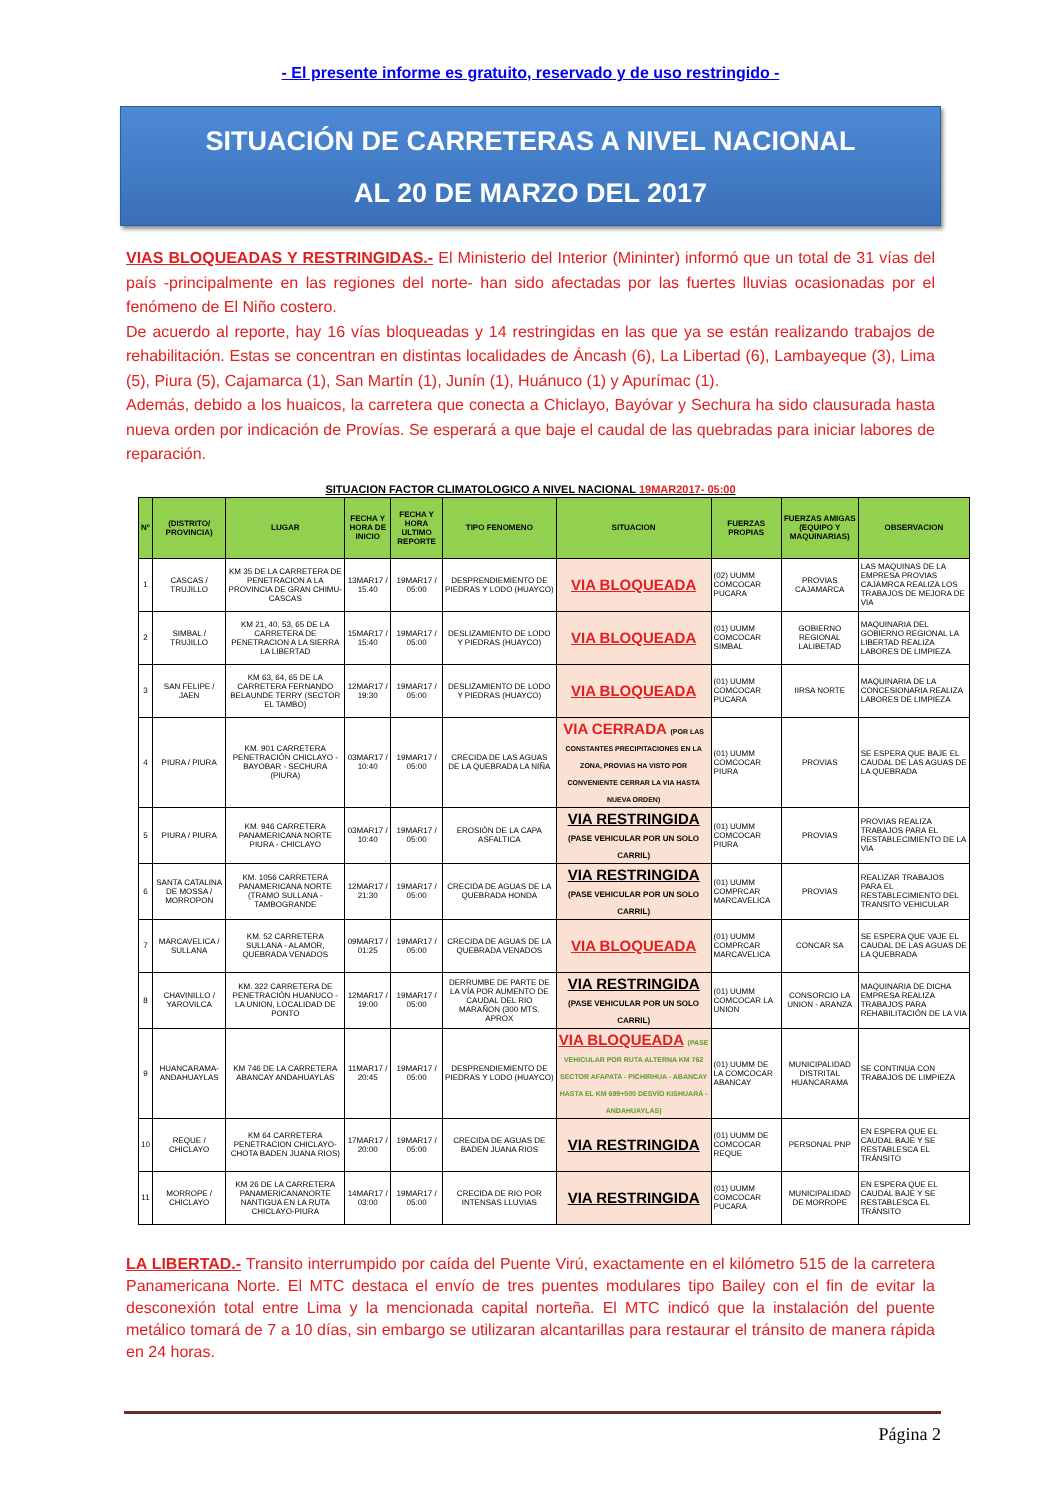- El presente informe es gratuito, reservado y de uso restringido -
SITUACIÓN DE CARRETERAS A NIVEL NACIONAL
AL 20 DE MARZO DEL 2017
VIAS BLOQUEADAS Y RESTRINGIDAS.- El Ministerio del Interior (Mininter) informó que un total de 31 vías del país -principalmente en las regiones del norte- han sido afectadas por las fuertes lluvias ocasionadas por el fenómeno de El Niño costero.
De acuerdo al reporte, hay 16 vías bloqueadas y 14 restringidas en las que ya se están realizando trabajos de rehabilitación. Estas se concentran en distintas localidades de Áncash (6), La Libertad (6), Lambayeque (3), Lima (5), Piura (5), Cajamarca (1), San Martín (1), Junín (1), Huánuco (1) y Apurímac (1).
Además, debido a los huaicos, la carretera que conecta a Chiclayo, Bayóvar y Sechura ha sido clausurada hasta nueva orden por indicación de Provías. Se esperará a que baje el caudal de las quebradas para iniciar labores de reparación.
SITUACION FACTOR CLIMATOLOGICO A NIVEL NACIONAL 19MAR2017- 05:00
| Nº | (DISTRITO/ PROVINCIA) | LUGAR | FECHA Y HORA DE INICIO | FECHA Y HORA ULTIMO REPORTE | TIPO FENOMENO | SITUACION | FUERZAS PROPIAS | FUERZAS AMIGAS (EQUIPO Y MAQUINARIAS) | OBSERVACION |
| --- | --- | --- | --- | --- | --- | --- | --- | --- | --- |
| 1 | CASCAS / TRUJILLO | KM 35 DE LA CARRETERA DE PENETRACION A LA PROVINCIA DE GRAN CHIMU-CASCAS | 13MAR17 / 15.40 | 19MAR17 / 05:00 | DESPRENDIEMIENTO DE PIEDRAS Y LODO (HUAYCO) | VIA BLOQUEADA | (02) UUMM COMCOCAR PUCARA | PROVIAS CAJAMARCA | LAS MAQUINAS DE LA EMPRESA PROVIAS CAJAMRCA REALIZA LOS TRABAJOS DE MEJORA DE VIA |
| 2 | SIMBAL / TRUJILLO | KM 21, 40, 53, 65 DE LA CARRETERA DE PENETRACION A LA SIERRA LA LIBERTAD | 15MAR17 / 15:40 | 19MAR17 / 05:00 | DESLIZAMIENTO DE LODO Y PIEDRAS (HUAYCO) | VIA BLOQUEADA | (01) UUMM COMCOCAR SIMBAL | GOBIERNO REGIONAL LALIBETAD | MAQUINARIA DEL GOBIERNO REGIONAL LA LIBERTAD REALIZA LABORES DE LIMPIEZA |
| 3 | SAN FELIPE / JAEN | KM 63, 64, 65 DE LA CARRETERA FERNANDO BELAUNDE TERRY (SECTOR EL TAMBO) | 12MAR17 / 19:30 | 19MAR17 / 05:00 | DESLIZAMIENTO DE LODO Y PIEDRAS (HUAYCO) | VIA BLOQUEADA | (01) UUMM COMCOCAR PUCARA | IIRSA NORTE | MAQUINARIA DE LA CONCESIONARIA REALIZA LABORES DE LIMPIEZA |
| 4 | PIURA / PIURA | KM. 901 CARRETERA PENETRACIÓN CHICLAYO - BAYOBAR - SECHURA (PIURA) | 03MAR17 / 10:40 | 19MAR17 / 05:00 | CRECIDA DE LAS AGUAS DE LA QUEBRADA LA NIÑA | VIA CERRADA (POR LAS CONSTANTES PRECIPITACIONES EN LA ZONA, PROVIAS HA VISTO POR CONVENIENTE CERRAR LA VIA HASTA NUEVA ORDEN) | (01) UUMM COMCOCAR PIURA | PROVIAS | SE ESPERA QUE BAJE EL CAUDAL DE LAS AGUAS DE LA QUEBRADA |
| 5 | PIURA / PIURA | KM. 946 CARRETERA PANAMERICANA NORTE PIURA - CHICLAYO | 03MAR17 / 10:40 | 19MAR17 / 05:00 | EROSIÓN DE LA CAPA ASFALTICA | VIA RESTRINGIDA (PASE VEHICULAR POR UN SOLO CARRIL) | (01) UUMM COMCOCAR PIURA | PROVIAS | PROVIAS REALIZA TRABAJOS PARA EL RESTABLECIMIENTO DE LA VIA |
| 6 | SANTA CATALINA DE MOSSA / MORROPON | KM. 1056 CARRETERA PANAMERICANA NORTE (TRAMO SULLANA - TAMBOGRANDE | 12MAR17 / 21:30 | 19MAR17 / 05:00 | CRECIDA DE AGUAS DE LA QUEBRADA HONDA | VIA RESTRINGIDA (PASE VEHICULAR POR UN SOLO CARRIL) | (01) UUMM COMPRCAR MARCAVELICA | PROVIAS | REALIZAR TRABAJOS PARA EL RESTABLECIMIENTO DEL TRANSITO VEHICULAR |
| 7 | MARCAVELICA / SULLANA | KM. 52 CARRETERA SULLANA - ALAMOR, QUEBRADA VENADOS | 09MAR17 / 01:25 | 19MAR17 / 05:00 | CRECIDA DE AGUAS DE LA QUEBRADA VENADOS | VIA BLOQUEADA | (01) UUMM COMPRCAR MARCAVELICA | CONCAR SA | SE ESPERA QUE VAJE EL CAUDAL DE LAS AGUAS DE LA QUEBRADA |
| 8 | CHAVINILLO / YAROVILCA | KM. 322 CARRETERA DE PENETRACIÓN HUANUCO - LA UNION, LOCALIDAD DE PONTO | 12MAR17 / 19:00 | 19MAR17 / 05:00 | DERRUMBE DE PARTE DE LA VÍA POR AUMENTO DE CAUDAL DEL RIO MARAÑON (300 MTS. APROX | VIA RESTRINGIDA (PASE VEHICULAR POR UN SOLO CARRIL) | (01) UUMM COMCOCAR LA UNION | CONSORCIO LA UNION - ARANZA | MAQUINARIA DE DICHA EMPRESA REALIZA TRABAJOS PARA REHABILITACIÓN DE LA VIA |
| 9 | HUANCARAMA- ANDAHUAYLAS | KM 746 DE LA CARRETERA ABANCAY ANDAHUAYLAS | 11MAR17 / 20:45 | 19MAR17 / 05:00 | DESPRENDIEMIENTO DE PIEDRAS Y LODO (HUAYCO) | VIA BLOQUEADA (PASE VEHICULAR POR RUTA ALTERNA KM 762 SECTOR AFAPATA - PICHIRHUA - ABANCAY HASTA EL KM 699+500 DESVÍO KISHUARÁ - ANDAHUAYLAS) | (01) UUMM DE LA COMCOCAR ABANCAY | MUNICIPALIDAD DISTRITAL HUANCARAMA | SE CONTINUA CON TRABAJOS DE LIMPIEZA |
| 10 | REQUE / CHICLAYO | KM 64 CARRETERA PENETRACION CHICLAYO-CHOTA BADEN JUANA RIOS) | 17MAR17 / 20:00 | 19MAR17 / 05:00 | CRECIDA DE AGUAS DE BADEN JUANA RIOS | VIA RESTRINGIDA | (01) UUMM DE COMCOCAR REQUE | PERSONAL PNP | EN ESPERA QUE EL CAUDAL BAJE Y SE RESTABLESCA EL TRÁNSITO |
| 11 | MORROPE / CHICLAYO | KM 26 DE LA CARRETERA PANAMERICANANORTE NANTIGUA EN LA RUTA CHICLAYO-PIURA | 14MAR17 / 03:00 | 19MAR17 / 05:00 | CRECIDA DE RIO POR INTENSAS LLUVIAS | VIA RESTRINGIDA | (01) UUMM COMCOCAR PUCARA | MUNICIPALIDAD DE MORROPE | EN ESPERA QUE EL CAUDAL BAJE Y SE RESTABLESCA EL TRÁNSITO |
LA LIBERTAD.- Transito interrumpido por caída del Puente Virú, exactamente en el kilómetro 515 de la carretera Panamericana Norte. El MTC destaca el envío de tres puentes modulares tipo Bailey con el fin de evitar la desconexión total entre Lima y la mencionada capital norteña. El MTC indicó que la instalación del puente metálico tomará de 7 a 10 días, sin embargo se utilizaran alcantarillas para restaurar el tránsito de manera rápida en 24 horas.
Página 2